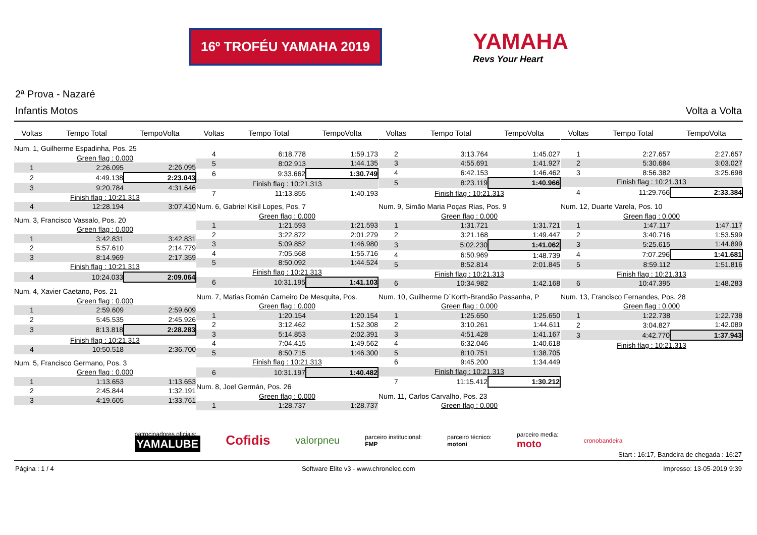16º TROFÉU YAMAHA 2019
YAMAHA
Revs Your Heart
2ª Prova - Nazaré
Infantis Motos Volta a Volta
| Voltas | Tempo Total | TempoVolta |
| --- | --- | --- |
| Num. 1, Guilherme Espadinha, Pos. 25 | | |
| Green flag : 0.000 | | |
| 1 | 2:26.095 | 2:26.095 |
| 2 | 4:49.138 | 2:23.043 |
| 3 | 9:20.784 | 4:31.646 |
| Finish flag : 10:21.313 | | |
| 4 | 12:28.194 | 3:07.410 |
| Num. 3, Francisco Vassalo, Pos. 20 | | |
| Green flag : 0.000 | | |
| 1 | 3:42.831 | 3:42.831 |
| 2 | 5:57.610 | 2:14.779 |
| 3 | 8:14.969 | 2:17.359 |
| Finish flag : 10:21.313 | | |
| 4 | 10:24.033 | 2:09.064 |
| Num. 4, Xavier Caetano, Pos. 21 | | |
| Green flag : 0.000 | | |
| 1 | 2:59.609 | 2:59.609 |
| 2 | 5:45.535 | 2:45.926 |
| 3 | 8:13.818 | 2:28.283 |
| Finish flag : 10:21.313 | | |
| 4 | 10:50.518 | 2:36.700 |
| Num. 5, Francisco Germano, Pos. 3 | | |
| Green flag : 0.000 | | |
| 1 | 1:13.653 | 1:13.653 |
| 2 | 2:45.844 | 1:32.191 |
| 3 | 4:19.605 | 1:33.761 |
| Voltas | Tempo Total | TempoVolta |
| --- | --- | --- |
| 4 | 6:18.778 | 1:59.173 |
| 5 | 8:02.913 | 1:44.135 |
| 6 | 9:33.662 | 1:30.749 |
| Finish flag : 10:21.313 | | |
| 7 | 11:13.855 | 1:40.193 |
| Num. 6, Gabriel Kisil Lopes, Pos. 7 | | |
| Green flag : 0.000 | | |
| 1 | 1:21.593 | 1:21.593 |
| 2 | 3:22.872 | 2:01.279 |
| 3 | 5:09.852 | 1:46.980 |
| 4 | 7:05.568 | 1:55.716 |
| 5 | 8:50.092 | 1:44.524 |
| Finish flag : 10:21.313 | | |
| 6 | 10:31.195 | 1:41.103 |
| Num. 7, Matias Román Carneiro De Mesquita, Pos. | | |
| Green flag : 0.000 | | |
| 1 | 1:20.154 | 1:20.154 |
| 2 | 3:12.462 | 1:52.308 |
| 3 | 5:14.853 | 2:02.391 |
| 4 | 7:04.415 | 1:49.562 |
| 5 | 8:50.715 | 1:46.300 |
| Finish flag : 10:21.313 | | |
| 6 | 10:31.197 | 1:40.482 |
| Num. 8, Joel Germán, Pos. 26 | | |
| Green flag : 0.000 | | |
| 1 | 1:28.737 | 1:28.737 |
| Voltas | Tempo Total | TempoVolta |
| --- | --- | --- |
| 2 | 3:13.764 | 1:45.027 |
| 3 | 4:55.691 | 1:41.927 |
| 4 | 6:42.153 | 1:46.462 |
| 5 | 8:23.119 | 1:40.966 |
| Finish flag : 10:21.313 | | |
| Num. 9, Simão Maria Poças Rias, Pos. 9 | | |
| Green flag : 0.000 | | |
| 1 | 1:31.721 | 1:31.721 |
| 2 | 3:21.168 | 1:49.447 |
| 3 | 5:02.230 | 1:41.062 |
| 4 | 6:50.969 | 1:48.739 |
| 5 | 8:52.814 | 2:01.845 |
| Finish flag : 10:21.313 | | |
| 6 | 10:34.982 | 1:42.168 |
| Num. 10, Guilherme D´Korth-Brandão Passanha, P | | |
| Green flag : 0.000 | | |
| 1 | 1:25.650 | 1:25.650 |
| 2 | 3:10.261 | 1:44.611 |
| 3 | 4:51.428 | 1:41.167 |
| 4 | 6:32.046 | 1:40.618 |
| 5 | 8:10.751 | 1:38.705 |
| 6 | 9:45.200 | 1:34.449 |
| Finish flag : 10:21.313 | | |
| 7 | 11:15.412 | 1:30.212 |
| Num. 11, Carlos Carvalho, Pos. 23 | | |
| Green flag : 0.000 | | |
| Voltas | Tempo Total | TempoVolta |
| --- | --- | --- |
| 1 | 2:27.657 | 2:27.657 |
| 2 | 5:30.684 | 3:03.027 |
| 3 | 8:56.382 | 3:25.698 |
| Finish flag : 10:21.313 | | |
| 4 | 11:29.766 | 2:33.384 |
| Num. 12, Duarte Varela, Pos. 10 | | |
| Green flag : 0.000 | | |
| 1 | 1:47.117 | 1:47.117 |
| 2 | 3:40.716 | 1:53.599 |
| 3 | 5:25.615 | 1:44.899 |
| 4 | 7:07.296 | 1:41.681 |
| 5 | 8:59.112 | 1:51.816 |
| Finish flag : 10:21.313 | | |
| 6 | 10:47.395 | 1:48.283 |
| Num. 13, Francisco Fernandes, Pos. 28 | | |
| Green flag : 0.000 | | |
| 1 | 1:22.738 | 1:22.738 |
| 2 | 3:04.827 | 1:42.089 |
| 3 | 4:42.770 | 1:37.943 |
| Finish flag : 10:21.313 | | |
patrocinadores oficiais:
YAMALUBE Cofidis valorpneu parceiro institucional:
FMP parceiro técnico:
motoni parceiro media:
moto cronobandeira
Start : 16:17, Bandeira de chegada : 16:27
Página : 1 / 4 Software Elite v3 - www.chronelec.com Impresso: 13-05-2019 9:39